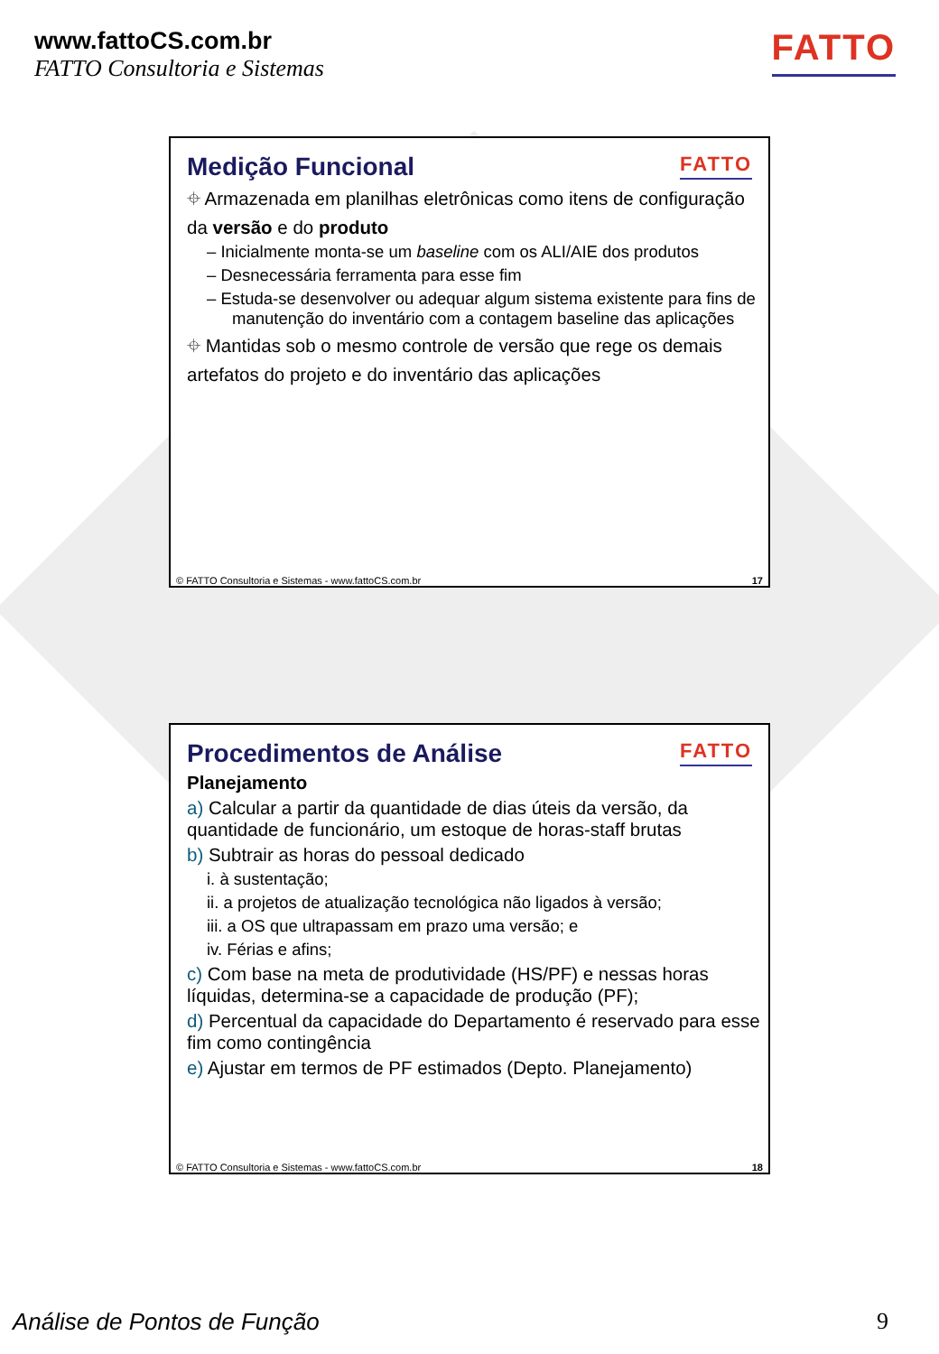www.fattoCS.com.br
FATTO Consultoria e Sistemas
FATTO
Medição Funcional
FATTO
⌖ Armazenada em planilhas eletrônicas como itens de configuração da versão e do produto
– Inicialmente monta-se um baseline com os ALI/AIE dos produtos
– Desnecessária ferramenta para esse fim
– Estuda-se desenvolver ou adequar algum sistema existente para fins de manutenção do inventário com a contagem baseline das aplicações
⌖ Mantidas sob o mesmo controle de versão que rege os demais artefatos do projeto e do inventário das aplicações
© FATTO Consultoria e Sistemas - www.fattoCS.com.br 17
Procedimentos de Análise
FATTO
Planejamento
a) Calcular a partir da quantidade de dias úteis da versão, da quantidade de funcionário, um estoque de horas-staff brutas
b) Subtrair as horas do pessoal dedicado
i. à sustentação;
ii. a projetos de atualização tecnológica não ligados à versão;
iii. a OS que ultrapassam em prazo uma versão; e
iv. Férias e afins;
c) Com base na meta de produtividade (HS/PF) e nessas horas líquidas, determina-se a capacidade de produção (PF);
d) Percentual da capacidade do Departamento é reservado para esse fim como contingência
e) Ajustar em termos de PF estimados (Depto. Planejamento)
© FATTO Consultoria e Sistemas - www.fattoCS.com.br 18
Análise de Pontos de Função 9